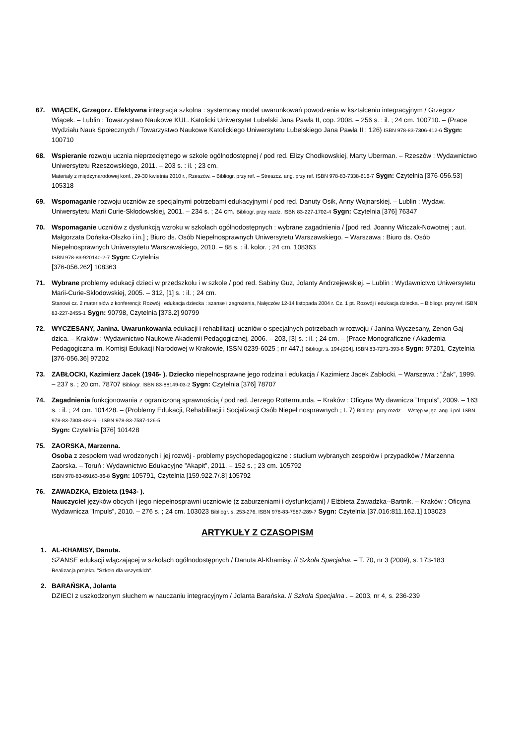67. WIĄCEK, Grzegorz. Efektywna integracja szkolna : systemowy model uwarunkowań powodzenia w kształceniu integracyjnym / Grzegorz Wiącek. – Lublin : Towarzystwo Naukowe KUL. Katolicki Uniwersytet Lubelski Jana Pawła II, cop. 2008. – 256 s. : il. ; 24 cm. 100710. – (Prace Wydziału Nauk Społecznych / Towarzystwo Naukowe Katolickiego Uniwersytetu Lubelskiego Jana Pawła II ; 126) ISBN 978-83-7306-412-6 Sygn: 100710
68. Wspieranie rozwoju ucznia nieprzeciętnego w szkole ogólnodostępnej / pod red. Elizy Chodkowskiej, Marty Uberman. – Rzeszów : Wydawnictwo Uniwersytetu Rzeszowskiego, 2011. – 203 s. : il. ; 23 cm.
Materiały z międzynarodowej konf., 29-30 kwietnia 2010 r., Rzeszów. – Bibliogr. przy ref. – Streszcz. ang. przy ref. ISBN 978-83-7338-616-7 Sygn: Czytelnia [376-056.53] 105318
69. Wspomaganie rozwoju uczniów ze specjalnymi potrzebami edukacyjnymi / pod red. Danuty Osik, Anny Wojnarskiej. – Lublin : Wydaw. Uniwersytetu Marii Curie-Skłodowskiej, 2001. – 234 s. ; 24 cm. Bibliogr. przy rozdz. ISBN 83-227-1702-4 Sygn: Czytelnia [376] 76347
70. Wspomaganie uczniów z dysfunkcją wzroku w szkołach ogólnodostępnych : wybrane zagadnienia / [pod red. Joanny Witczak-Nowotnej ; aut. Małgorzata Dońska-Olszko i in.] ; Biuro ds. Osób Niepełnosprawnych Uniwersytetu Warszawskiego. – Warszawa : Biuro ds. Osób Niepełnosprawnych Uniwersytetu Warszawskiego, 2010. – 88 s. : il. kolor. ; 24 cm. 108363
ISBN 978-83-920140-2-7 Sygn: Czytelnia
[376-056.262] 108363
71. Wybrane problemy edukacji dzieci w przedszkolu i w szkole / pod red. Sabiny Guz, Jolanty Andrzejewskiej. – Lublin : Wydawnictwo Uniwersytetu Marii-Curie-Skłodowskiej, 2005. – 312, [1] s. : il. ; 24 cm.
Stanowi cz. 2 materiałów z konferencji: Rozwój i edukacja dziecka : szanse i zagrożenia, Nałęczów 12-14 listopada 2004 r. Cz. 1 pt. Rozwój i edukacja dziecka. – Bibliogr. przy ref. ISBN 83-227-2455-1 Sygn: 90798, Czytelnia [373.2] 90799
72. WYCZESANY, Janina. Uwarunkowania edukacji i rehabilitacji uczniów o specjalnych potrzebach w rozwoju / Janina Wyczesany, Zenon Gaj-dzica. – Kraków : Wydawnictwo Naukowe Akademii Pedagogicznej, 2006. – 203, [3] s. : il. ; 24 cm. – (Prace Monograficzne / Akademia Pedagogiczna im. Komisji Edukacji Narodowej w Krakowie, ISSN 0239-6025 ; nr 447.) Bibliogr. s. 194-[204]. ISBN 83-7271-393-6 Sygn: 97201, Czytelnia [376-056.36] 97202
73. ZABŁOCKI, Kazimierz Jacek (1946- ). Dziecko niepełnosprawne jego rodzina i edukacja / Kazimierz Jacek Zabłocki. – Warszawa : ”Żak”, 1999. – 237 s. ; 20 cm. 78707 Bibliogr. ISBN 83-88149-03-2 Sygn: Czytelnia [376] 78707
74. Zagadnienia funkcjonowania z ograniczoną sprawnością / pod red. Jerzego Rottermunda. – Kraków : Oficyna Wy dawnicza ”Impuls”, 2009. – 163 s. : il. ; 24 cm. 101428. – (Problemy Edukacji, Rehabilitacji i Socjalizacji Osób Niepeł nosprawnych ; t. 7) Bibliogr. przy rozdz. – Wstęp w jęz. ang. i pol. ISBN 978-83-7308-492-6 – ISBN 978-83-7587-126-5
Sygn: Czytelnia [376] 101428
75. ZAORSKA, Marzenna.
Osoba z zespołem wad wrodzonych i jej rozwój - problemy psychopedagogiczne : studium wybranych zespołów i przypadków / Marzenna Zaorska. – Toruń : Wydawnictwo Edukacyjne ”Akapit”, 2011. – 152 s. ; 23 cm. 105792
ISBN 978-83-89163-86-8 Sygn: 105791, Czytelnia [159.922.7/.8] 105792
76. ZAWADZKA, Elżbieta (1943- ).
Nauczyciel języków obcych i jego niepełnosprawni uczniowie (z zaburzeniami i dysfunkcjami) / Elżbieta Zawadzka--Bartnik. – Kraków : Oficyna Wydawnicza ”Impuls”, 2010. – 276 s. ; 24 cm. 103023 Bibliogr. s. 253-276. ISBN 978-83-7587-289-7 Sygn: Czytelnia [37.016:811.162.1] 103023
ARTYKUŁY Z CZASOPISM
1. AL-KHAMISY, Danuta.
SZANSE edukacji włączającej w szkołach ogólnodostępnych / Danuta Al-Khamisy. // Szkoła Specjalna. – T. 70, nr 3 (2009), s. 173-183
Realizacja projektu ”Szkoła dla wszystkich”.
2. BARAŃSKA, Jolanta
DZIECI z uszkodzonym słuchem w nauczaniu integracyjnym / Jolanta Barańska. // Szkoła Specjalna . – 2003, nr 4, s. 236-239